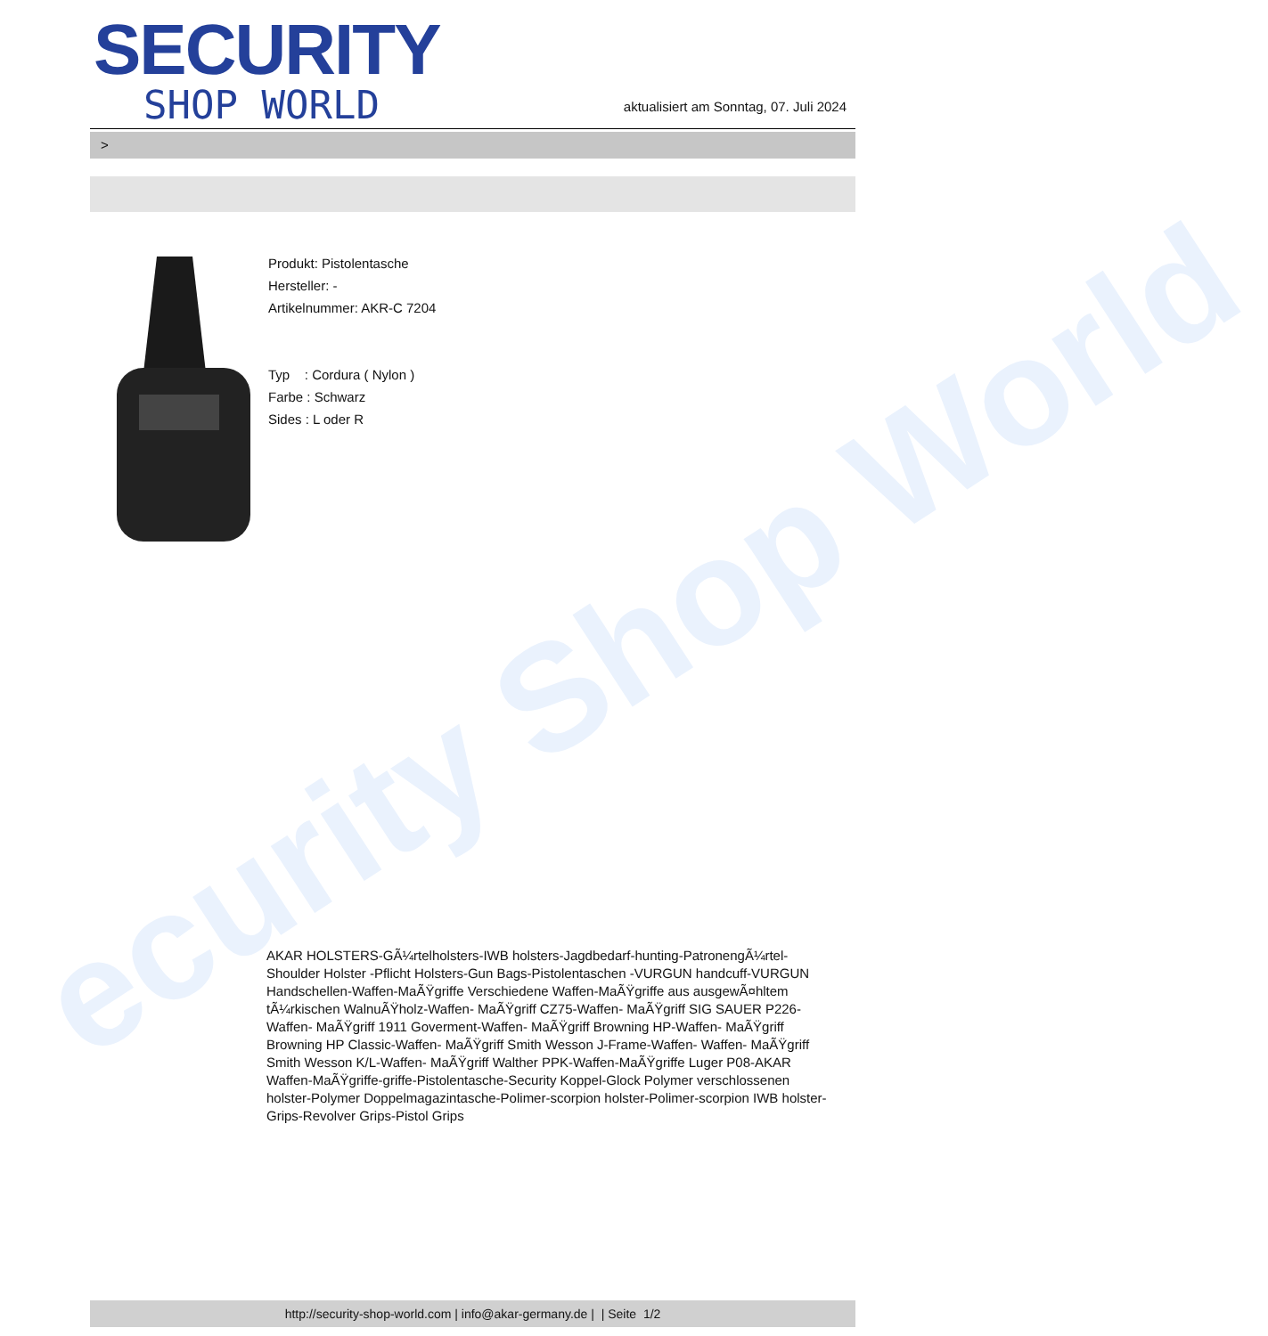ecurity Shop World
SECURITY
SHOP WORLD
aktualisiert am Sonntag, 07. Juli 2024
>
Produkt: Pistolentasche
Hersteller: -
Artikelnummer: AKR-C 7204
Typ : Cordura ( Nylon )
Farbe : Schwarz
Sides : L oder R
AKAR HOLSTERS-GÃ¼rtelholsters-IWB holsters-Jagdbedarf-hunting-PatronengÃ¼rtel- Shoulder Holster -Pflicht Holsters-Gun Bags-Pistolentaschen -VURGUN handcuff-VURGUN Handschellen-Waffen-MaÃŸgriffe Verschiedene Waffen-MaÃŸgriffe aus ausgewÃ¤hltem tÃ¼rkischen WalnuÃŸholz-Waffen- MaÃŸgriff CZ75-Waffen- MaÃŸgriff SIG SAUER P226-Waffen- MaÃŸgriff 1911 Goverment-Waffen- MaÃŸgriff Browning HP-Waffen- MaÃŸgriff Browning HP Classic-Waffen- MaÃŸgriff Smith Wesson J-Frame-Waffen- Waffen- MaÃŸgriff Smith Wesson K/L-Waffen- MaÃŸgriff Walther PPK-Waffen-MaÃŸgriffe Luger P08-AKAR Waffen-MaÃŸgriffe-griffe-Pistolentasche-Security Koppel-Glock Polymer verschlossenen holster-Polymer Doppelmagazintasche-Polimer-scorpion holster-Polimer-scorpion IWB holster-Grips-Revolver Grips-Pistol Grips
http://security-shop-world.com | info@akar-germany.de | | Seite 1/2